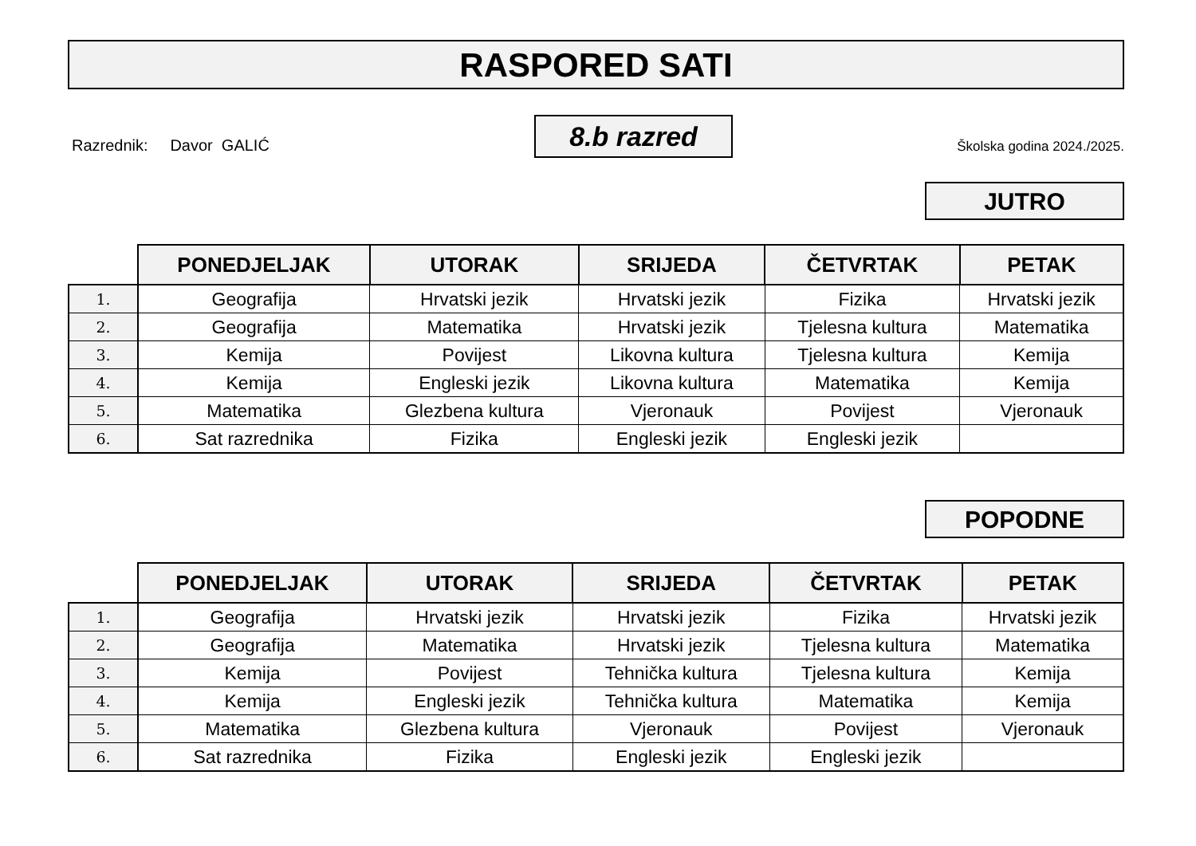RASPORED SATI
Razrednik: Davor GALIĆ
8.b razred
Školska godina 2024./2025.
JUTRO
| | PONEDJELJAK | UTORAK | SRIJEDA | ČETVRTAK | PETAK |
| --- | --- | --- | --- | --- | --- |
| 1. | Geografija | Hrvatski jezik | Hrvatski jezik | Fizika | Hrvatski jezik |
| 2. | Geografija | Matematika | Hrvatski jezik | Tjelesna kultura | Matematika |
| 3. | Kemija | Povijest | Likovna kultura | Tjelesna kultura | Kemija |
| 4. | Kemija | Engleski jezik | Likovna kultura | Matematika | Kemija |
| 5. | Matematika | Glezbena kultura | Vjeronauk | Povijest | Vjeronauk |
| 6. | Sat razrednika | Fizika | Engleski jezik | Engleski jezik | |
POPODNE
| | PONEDJELJAK | UTORAK | SRIJEDA | ČETVRTAK | PETAK |
| --- | --- | --- | --- | --- | --- |
| 1. | Geografija | Hrvatski jezik | Hrvatski jezik | Fizika | Hrvatski jezik |
| 2. | Geografija | Matematika | Hrvatski jezik | Tjelesna kultura | Matematika |
| 3. | Kemija | Povijest | Tehnička kultura | Tjelesna kultura | Kemija |
| 4. | Kemija | Engleski jezik | Tehnička kultura | Matematika | Kemija |
| 5. | Matematika | Glezbena kultura | Vjeronauk | Povijest | Vjeronauk |
| 6. | Sat razrednika | Fizika | Engleski jezik | Engleski jezik | |